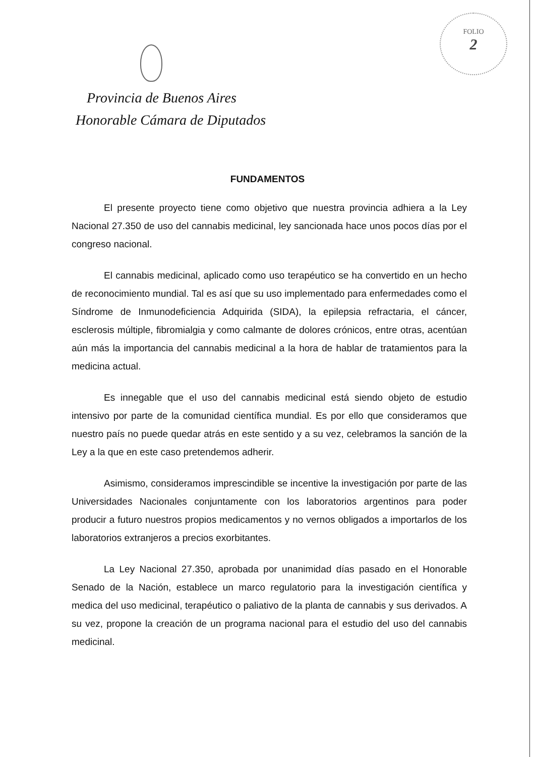FOLIO
2
Provincia de Buenos Aires
Honorable Cámara de Diputados
FUNDAMENTOS
El presente proyecto tiene como objetivo que nuestra provincia adhiera a la Ley Nacional 27.350 de uso del cannabis medicinal, ley sancionada hace unos pocos días por el congreso nacional.
El cannabis medicinal, aplicado como uso terapéutico se ha convertido en un hecho de reconocimiento mundial. Tal es así que su uso implementado para enfermedades como el Síndrome de Inmunodeficiencia Adquirida (SIDA), la epilepsia refractaria, el cáncer, esclerosis múltiple, fibromialgia y como calmante de dolores crónicos, entre otras, acentúan aún más la importancia del cannabis medicinal a la hora de hablar de tratamientos para la medicina actual.
Es innegable que el uso del cannabis medicinal está siendo objeto de estudio intensivo por parte de la comunidad científica mundial. Es por ello que consideramos que nuestro país no puede quedar atrás en este sentido y a su vez, celebramos la sanción de la Ley a la que en este caso pretendemos adherir.
Asimismo, consideramos imprescindible se incentive la investigación por parte de las Universidades Nacionales conjuntamente con los laboratorios argentinos para poder producir a futuro nuestros propios medicamentos y no vernos obligados a importarlos de los laboratorios extranjeros a precios exorbitantes.
La Ley Nacional 27.350, aprobada por unanimidad días pasado en el Honorable Senado de la Nación, establece un marco regulatorio para la investigación científica y medica del uso medicinal, terapéutico o paliativo de la planta de cannabis y sus derivados. A su vez, propone la creación de un programa nacional para el estudio del uso del cannabis medicinal.